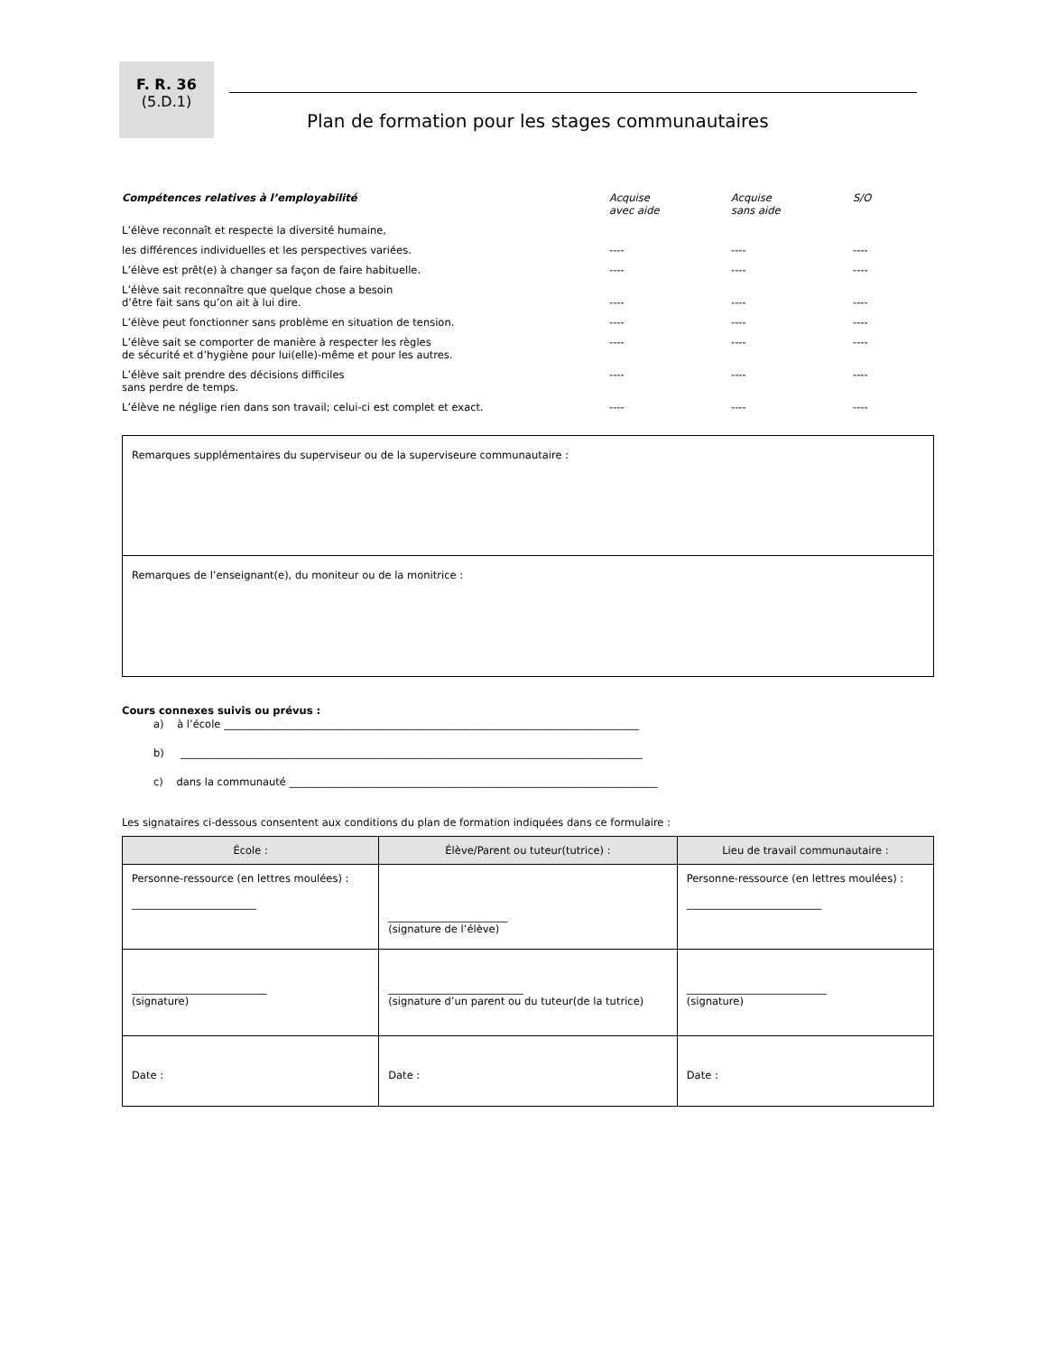F. R. 36
(5.D.1)
Plan de formation pour les stages communautaires
| Compétences relatives à l’employabilité | Acquise avec aide | Acquise sans aide | S/O |
| L’élève reconnaît et respecte la diversité humaine, | | | |
| les différences individuelles et les perspectives variées. | ---- | ---- | ---- |
| L’élève est prêt(e) à changer sa façon de faire habituelle. | ---- | ---- | ---- |
| L’élève sait reconnaître que quelque chose a besoin d’être fait sans qu’on ait à lui dire. | ---- | ---- | ---- |
| L’élève peut fonctionner sans problème en situation de tension. | ---- | ---- | ---- |
| L’élève sait se comporter de manière à respecter les règles de sécurité et d’hygiène pour lui(elle)-même et pour les autres. | ---- | ---- | ---- |
| L’élève sait prendre des décisions difficiles sans perdre de temps. | ---- | ---- | ---- |
| L’élève ne néglige rien dans son travail; celui-ci est complet et exact. | ---- | ---- | ---- |
Remarques supplémentaires du superviseur ou de la superviseure communautaire :
Remarques de l’enseignant(e), du moniteur ou de la monitrice :
Cours connexes suivis ou prévus :
a) à l’école ________________________________________________________________________________
b) _________________________________________________________________________________________
c) dans la communauté _______________________________________________________________________
Les signataires ci-dessous consentent aux conditions du plan de formation indiquées dans ce formulaire :
| École : | Élève/Parent ou tuteur(tutrice) : | Lieu de travail communautaire : |
| --- | --- | --- |
| Personne-ressource (en lettres moulées) : ________________________ | _______________________ (signature de l’élève) | Personne-ressource (en lettres moulées) : __________________________ |
| __________________________ (signature) | __________________________ (signature d’un parent ou du tuteur(de la tutrice) | ___________________________ (signature) |
| Date : | Date : | Date : |